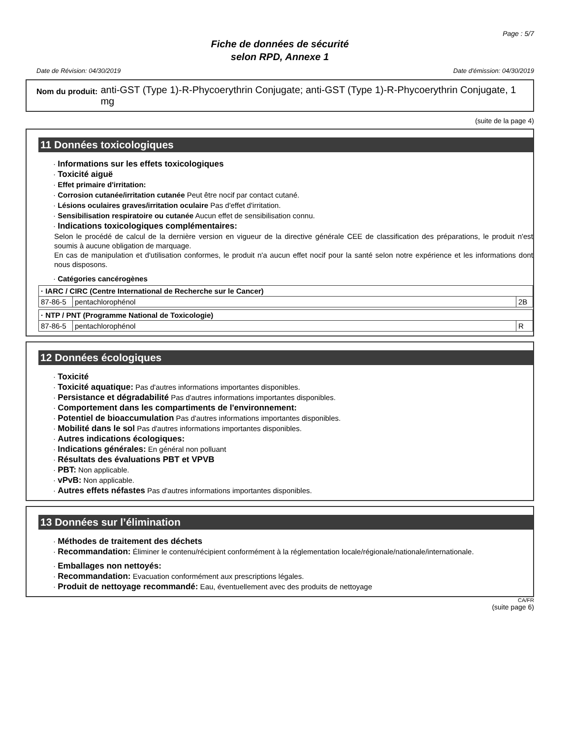Page : 5/7
Fiche de données de sécurité
selon RPD, Annexe 1
Date de Révision: 04/30/2019 Date d'émission: 04/30/2019
Nom du produit: anti-GST (Type 1)-R-Phycoerythrin Conjugate; anti-GST (Type 1)-R-Phycoerythrin Conjugate, 1 mg
(suite de la page 4)
11 Données toxicologiques
· Informations sur les effets toxicologiques
· Toxicité aiguë
· Effet primaire d'irritation:
· Corrosion cutanée/irritation cutanée Peut être nocif par contact cutané.
· Lésions oculaires graves/irritation oculaire Pas d'effet d'irritation.
· Sensibilisation respiratoire ou cutanée Aucun effet de sensibilisation connu.
· Indications toxicologiques complémentaires:
Selon le procédé de calcul de la dernière version en vigueur de la directive générale CEE de classification des préparations, le produit n'est soumis à aucune obligation de marquage.
En cas de manipulation et d'utilisation conformes, le produit n'a aucun effet nocif pour la santé selon notre expérience et les informations dont nous disposons.
· Catégories cancérogènes
| · IARC / CIRC (Centre International de Recherche sur le Cancer) | | |
| --- | --- | --- |
| 87-86-5 | pentachlorophénol | 2B |
| · NTP / PNT (Programme National de Toxicologie) | | |
| --- | --- | --- |
| 87-86-5 | pentachlorophénol | R |
12 Données écologiques
· Toxicité
· Toxicité aquatique: Pas d'autres informations importantes disponibles.
· Persistance et dégradabilité Pas d'autres informations importantes disponibles.
· Comportement dans les compartiments de l'environnement:
· Potentiel de bioaccumulation Pas d'autres informations importantes disponibles.
· Mobilité dans le sol Pas d'autres informations importantes disponibles.
· Autres indications écologiques:
· Indications générales: En général non polluant
· Résultats des évaluations PBT et VPVB
· PBT: Non applicable.
· vPvB: Non applicable.
· Autres effets néfastes Pas d'autres informations importantes disponibles.
13 Données sur l’élimination
· Méthodes de traitement des déchets
· Recommandation: Éliminer le contenu/récipient conformément à la réglementation locale/régionale/nationale/internationale.
· Emballages non nettoyés:
· Recommandation: Evacuation conformément aux prescriptions légales.
· Produit de nettoyage recommandé: Eau, éventuellement avec des produits de nettoyage
CA/FR
(suite page 6)